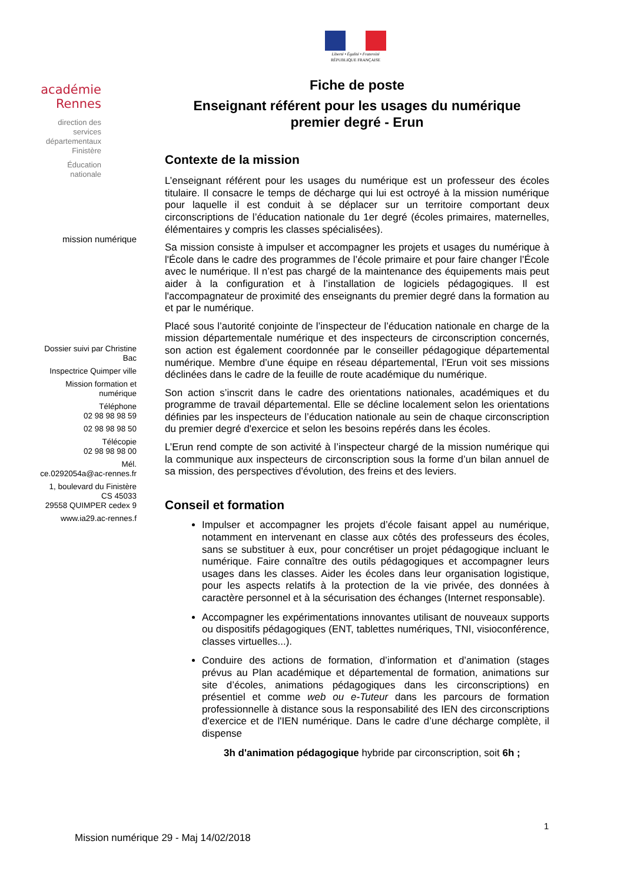Liberté • Égalité • Fraternité
RÉPUBLIQUE FRANÇAISE
académie
Rennes
direction des services départementaux Finistère
Éducation nationale
mission numérique
Dossier suivi par Christine Bac
Inspectrice Quimper ville
Mission formation et numérique
Téléphone
02 98 98 98 59
02 98 98 98 50
Télécopie
02 98 98 98 00
Mél.
ce.0292054a@ac-rennes.fr
1, boulevard du Finistère
CS 45033
29558 QUIMPER cedex 9
www.ia29.ac-rennes.f
Fiche de poste
Enseignant référent pour les usages du numérique
premier degré - Erun
Contexte de la mission
L’enseignant référent pour les usages du numérique est un professeur des écoles titulaire. Il consacre le temps de décharge qui lui est octroyé à la mission numérique pour laquelle il est conduit à se déplacer sur un territoire comportant deux circonscriptions de l’éducation nationale du 1er degré (écoles primaires, maternelles, élémentaires y compris les classes spécialisées).
Sa mission consiste à impulser et accompagner les projets et usages du numérique à l'École dans le cadre des programmes de l’école primaire et pour faire changer l’École avec le numérique. Il n’est pas chargé de la maintenance des équipements mais peut aider à la configuration et à l’installation de logiciels pédagogiques. Il est l'accompagnateur de proximité des enseignants du premier degré dans la formation au et par le numérique.
Placé sous l’autorité conjointe de l’inspecteur de l’éducation nationale en charge de la mission départementale numérique et des inspecteurs de circonscription concernés, son action est également coordonnée par le conseiller pédagogique départemental numérique. Membre d’une équipe en réseau départemental, l’Erun voit ses missions déclinées dans le cadre de la feuille de route académique du numérique.
Son action s’inscrit dans le cadre des orientations nationales, académiques et du programme de travail départemental. Elle se décline localement selon les orientations définies par les inspecteurs de l’éducation nationale au sein de chaque circonscription du premier degré d'exercice et selon les besoins repérés dans les écoles.
L’Erun rend compte de son activité à l’inspecteur chargé de la mission numérique qui la communique aux inspecteurs de circonscription sous la forme d’un bilan annuel de sa mission, des perspectives d'évolution, des freins et des leviers.
Conseil et formation
Impulser et accompagner les projets d’école faisant appel au numérique, notamment en intervenant en classe aux côtés des professeurs des écoles, sans se substituer à eux, pour concrétiser un projet pédagogique incluant le numérique. Faire connaître des outils pédagogiques et accompagner leurs usages dans les classes. Aider les écoles dans leur organisation logistique, pour les aspects relatifs à la protection de la vie privée, des données à caractère personnel et à la sécurisation des échanges (Internet responsable).
Accompagner les expérimentations innovantes utilisant de nouveaux supports ou dispositifs pédagogiques (ENT, tablettes numériques, TNI, visioconférence, classes virtuelles...).
Conduire des actions de formation, d’information et d’animation (stages prévus au Plan académique et départemental de formation, animations sur site d’écoles, animations pédagogiques dans les circonscriptions) en présentiel et comme web ou e-Tuteur dans les parcours de formation professionnelle à distance sous la responsabilité des IEN des circonscriptions d'exercice et de l'IEN numérique. Dans le cadre d’une décharge complète, il dispense
3h d'animation pédagogique hybride par circonscription, soit 6h ;
1
Mission numérique 29 - Maj 14/02/2018